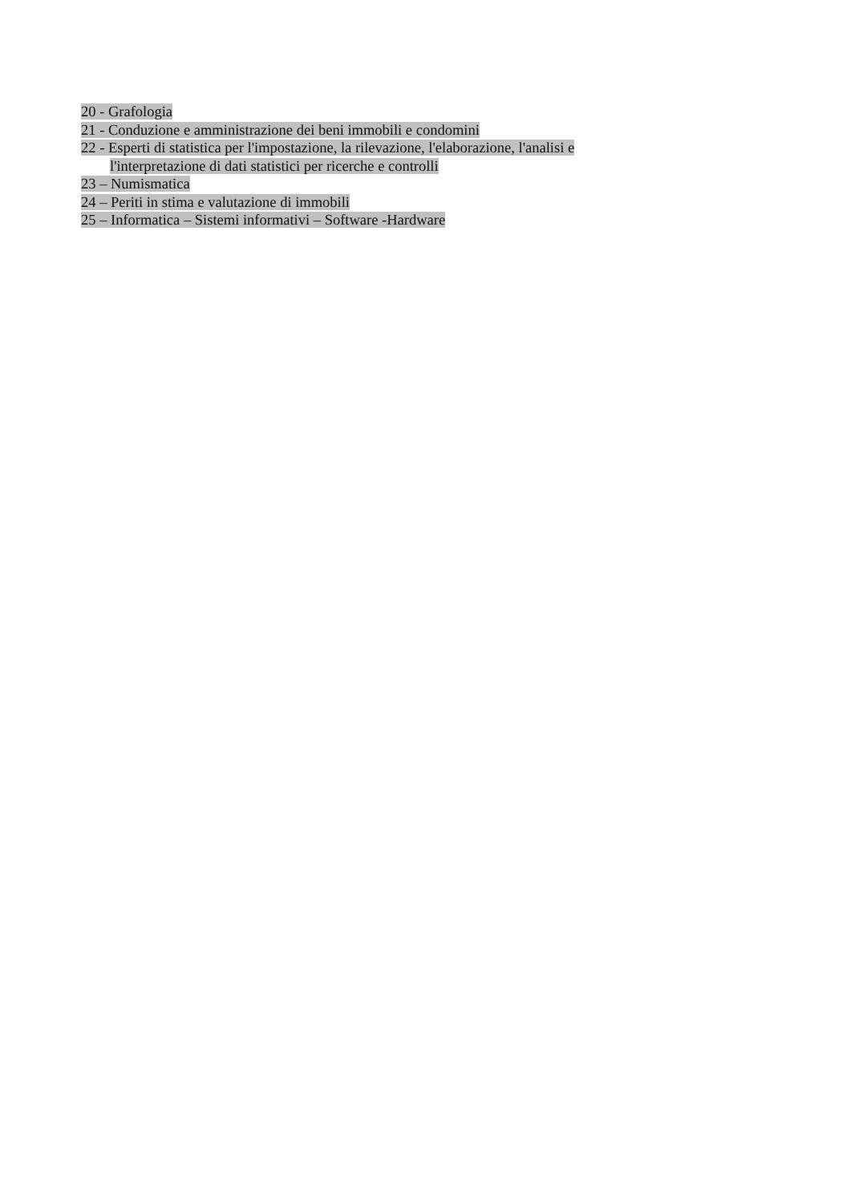20 - Grafologia
21 - Conduzione e amministrazione dei beni immobili e condomini
22 - Esperti di statistica per l'impostazione, la rilevazione, l'elaborazione, l'analisi e
l'interpretazione di dati statistici per ricerche e controlli
23 – Numismatica
24 – Periti in stima e valutazione di immobili
25 – Informatica – Sistemi informativi – Software -Hardware